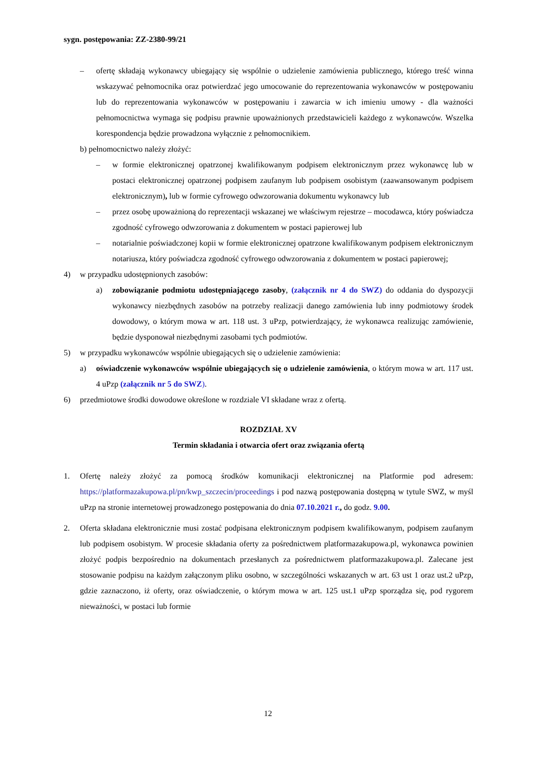sygn. postępowania: ZZ-2380-99/21
– ofertę składają wykonawcy ubiegający się wspólnie o udzielenie zamówienia publicznego, którego treść winna wskazywać pełnomocnika oraz potwierdzać jego umocowanie do reprezentowania wykonawców w postępowaniu lub do reprezentowania wykonawców w postępowaniu i zawarcia w ich imieniu umowy - dla ważności pełnomocnictwa wymaga się podpisu prawnie upoważnionych przedstawicieli każdego z wykonawców. Wszelka korespondencja będzie prowadzona wyłącznie z pełnomocnikiem.
b) pełnomocnictwo należy złożyć:
– w formie elektronicznej opatrzonej kwalifikowanym podpisem elektronicznym przez wykonawcę lub w postaci elektronicznej opatrzonej podpisem zaufanym lub podpisem osobistym (zaawansowanym podpisem elektronicznym), lub w formie cyfrowego odwzorowania dokumentu wykonawcy lub
– przez osobę upoważnioną do reprezentacji wskazanej we właściwym rejestrze – mocodawca, który poświadcza zgodność cyfrowego odwzorowania z dokumentem w postaci papierowej lub
– notarialnie poświadczonej kopii w formie elektronicznej opatrzone kwalifikowanym podpisem elektronicznym notariusza, który poświadcza zgodność cyfrowego odwzorowania z dokumentem w postaci papierowej;
4) w przypadku udostępnionych zasobów:
a) zobowiązanie podmiotu udostępniającego zasoby, (załącznik nr 4 do SWZ) do oddania do dyspozycji wykonawcy niezbędnych zasobów na potrzeby realizacji danego zamówienia lub inny podmiotowy środek dowodowy, o którym mowa w art. 118 ust. 3 uPzp, potwierdzający, że wykonawca realizując zamówienie, będzie dysponował niezbędnymi zasobami tych podmiotów.
5) w przypadku wykonawców wspólnie ubiegających się o udzielenie zamówienia:
a) oświadczenie wykonawców wspólnie ubiegających się o udzielenie zamówienia, o którym mowa w art. 117 ust. 4 uPzp (załącznik nr 5 do SWZ).
6) przedmiotowe środki dowodowe określone w rozdziale VI składane wraz z ofertą.
ROZDZIAŁ XV
Termin składania i otwarcia ofert oraz związania ofertą
1. Ofertę należy złożyć za pomocą środków komunikacji elektronicznej na Platformie pod adresem: https://platformazakupowa.pl/pn/kwp_szczecin/proceedings i pod nazwą postępowania dostępną w tytule SWZ, w myśl uPzp na stronie internetowej prowadzonego postępowania do dnia 07.10.2021 r., do godz. 9.00.
2. Oferta składana elektronicznie musi zostać podpisana elektronicznym podpisem kwalifikowanym, podpisem zaufanym lub podpisem osobistym. W procesie składania oferty za pośrednictwem platformazakupowa.pl, wykonawca powinien złożyć podpis bezpośrednio na dokumentach przesłanych za pośrednictwem platformazakupowa.pl. Zalecane jest stosowanie podpisu na każdym załączonym pliku osobno, w szczególności wskazanych w art. 63 ust 1 oraz ust.2 uPzp, gdzie zaznaczono, iż oferty, oraz oświadczenie, o którym mowa w art. 125 ust.1 uPzp sporządza się, pod rygorem nieważności, w postaci lub formie
12